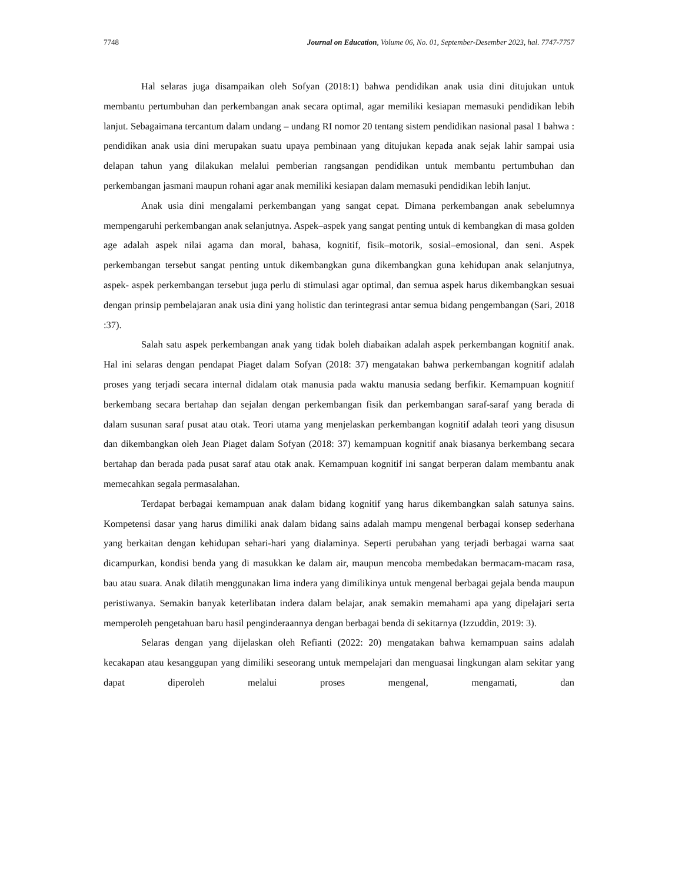7748 Journal on Education, Volume 06, No. 01, September-Desember 2023, hal. 7747-7757
Hal selaras juga disampaikan oleh Sofyan (2018:1) bahwa pendidikan anak usia dini ditujukan untuk membantu pertumbuhan dan perkembangan anak secara optimal, agar memiliki kesiapan memasuki pendidikan lebih lanjut. Sebagaimana tercantum dalam undang – undang RI nomor 20 tentang sistem pendidikan nasional pasal 1 bahwa : pendidikan anak usia dini merupakan suatu upaya pembinaan yang ditujukan kepada anak sejak lahir sampai usia delapan tahun yang dilakukan melalui pemberian rangsangan pendidikan untuk membantu pertumbuhan dan perkembangan jasmani maupun rohani agar anak memiliki kesiapan dalam memasuki pendidikan lebih lanjut.
Anak usia dini mengalami perkembangan yang sangat cepat. Dimana perkembangan anak sebelumnya mempengaruhi perkembangan anak selanjutnya. Aspek–aspek yang sangat penting untuk di kembangkan di masa golden age adalah aspek nilai agama dan moral, bahasa, kognitif, fisik–motorik, sosial–emosional, dan seni. Aspek perkembangan tersebut sangat penting untuk dikembangkan guna dikembangkan guna kehidupan anak selanjutnya, aspek- aspek perkembangan tersebut juga perlu di stimulasi agar optimal, dan semua aspek harus dikembangkan sesuai dengan prinsip pembelajaran anak usia dini yang holistic dan terintegrasi antar semua bidang pengembangan (Sari, 2018 :37).
Salah satu aspek perkembangan anak yang tidak boleh diabaikan adalah aspek perkembangan kognitif anak. Hal ini selaras dengan pendapat Piaget dalam Sofyan (2018: 37) mengatakan bahwa perkembangan kognitif adalah proses yang terjadi secara internal didalam otak manusia pada waktu manusia sedang berfikir. Kemampuan kognitif berkembang secara bertahap dan sejalan dengan perkembangan fisik dan perkembangan saraf-saraf yang berada di dalam susunan saraf pusat atau otak. Teori utama yang menjelaskan perkembangan kognitif adalah teori yang disusun dan dikembangkan oleh Jean Piaget dalam Sofyan (2018: 37) kemampuan kognitif anak biasanya berkembang secara bertahap dan berada pada pusat saraf atau otak anak. Kemampuan kognitif ini sangat berperan dalam membantu anak memecahkan segala permasalahan.
Terdapat berbagai kemampuan anak dalam bidang kognitif yang harus dikembangkan salah satunya sains. Kompetensi dasar yang harus dimiliki anak dalam bidang sains adalah mampu mengenal berbagai konsep sederhana yang berkaitan dengan kehidupan sehari-hari yang dialaminya. Seperti perubahan yang terjadi berbagai warna saat dicampurkan, kondisi benda yang di masukkan ke dalam air, maupun mencoba membedakan bermacam-macam rasa, bau atau suara. Anak dilatih menggunakan lima indera yang dimilikinya untuk mengenal berbagai gejala benda maupun peristiwanya. Semakin banyak keterlibatan indera dalam belajar, anak semakin memahami apa yang dipelajari serta memperoleh pengetahuan baru hasil penginderaannya dengan berbagai benda di sekitarnya (Izzuddin, 2019: 3).
Selaras dengan yang dijelaskan oleh Refianti (2022: 20) mengatakan bahwa kemampuan sains adalah kecakapan atau kesanggupan yang dimiliki seseorang untuk mempelajari dan menguasai lingkungan alam sekitar yang dapat diperoleh melalui proses mengenal, mengamati, dan